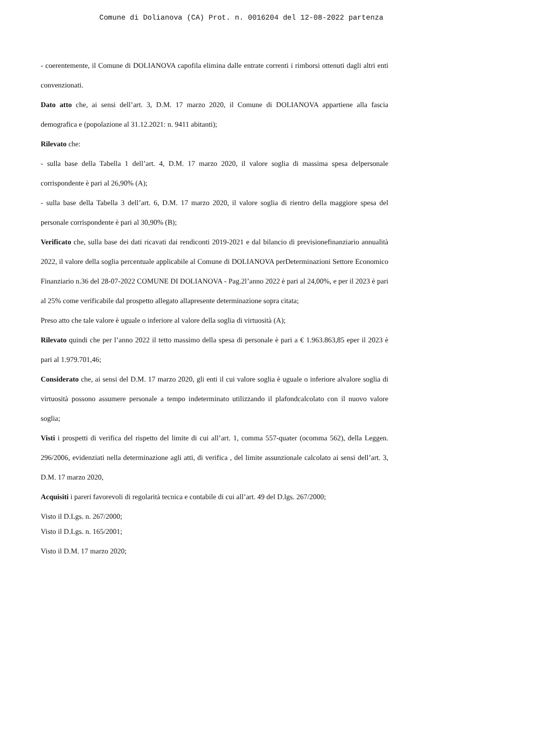Comune di Dolianova (CA) Prot. n. 0016204 del 12-08-2022 partenza
- coerentemente, il Comune di DOLIANOVA capofila elimina dalle entrate correnti i rimborsi ottenuti dagli altri enti convenzionati.
Dato atto che, ai sensi dell’art. 3, D.M. 17 marzo 2020, il Comune di DOLIANOVA appartiene alla fascia demografica e (popolazione al 31.12.2021: n. 9411 abitanti);
Rilevato che:
- sulla base della Tabella 1 dell’art. 4, D.M. 17 marzo 2020, il valore soglia di massima spesa delpersonale corrispondente è pari al 26,90% (A);
- sulla base della Tabella 3 dell’art. 6, D.M. 17 marzo 2020, il valore soglia di rientro della maggiore spesa del personale corrispondente è pari al 30,90% (B);
Verificato che, sulla base dei dati ricavati dai rendiconti 2019-2021 e dal bilancio di previsionefinanziario annualità 2022, il valore della soglia percentuale applicabile al Comune di DOLIANOVA perDeterminazioni Settore Economico Finanziario n.36 del 28-07-2022 COMUNE DI DOLIANOVA - Pag.2l’anno 2022 è pari al 24,00%, e per il 2023 è pari al 25% come verificabile dal prospetto allegato allapresente determinazione sopra citata;
Preso atto che tale valore è uguale o inferiore al valore della soglia di virtuosità (A);
Rilevato quindi che per l’anno 2022 il tetto massimo della spesa di personale è pari a € 1.963.863,85 eper il 2023 è pari al 1.979.701,46;
Considerato che, ai sensi del D.M. 17 marzo 2020, gli enti il cui valore soglia è uguale o inferiore alvalore soglia di virtuosità possono assumere personale a tempo indeterminato utilizzando il plafondcalcolato con il nuovo valore soglia;
Visti i prospetti di verifica del rispetto del limite di cui all’art. 1, comma 557-quater (ocomma 562), della Leggen. 296/2006, evidenziati nella determinazione agli atti, di verifica , del limite assunzionale calcolato ai sensi dell’art. 3, D.M. 17 marzo 2020,
Acquisiti i pareri favorevoli di regolarità tecnica e contabile di cui all’art. 49 del D.lgs. 267/2000;
Visto il D.Lgs. n. 267/2000;
Visto il D.Lgs. n. 165/2001;
Visto il D.M. 17 marzo 2020;